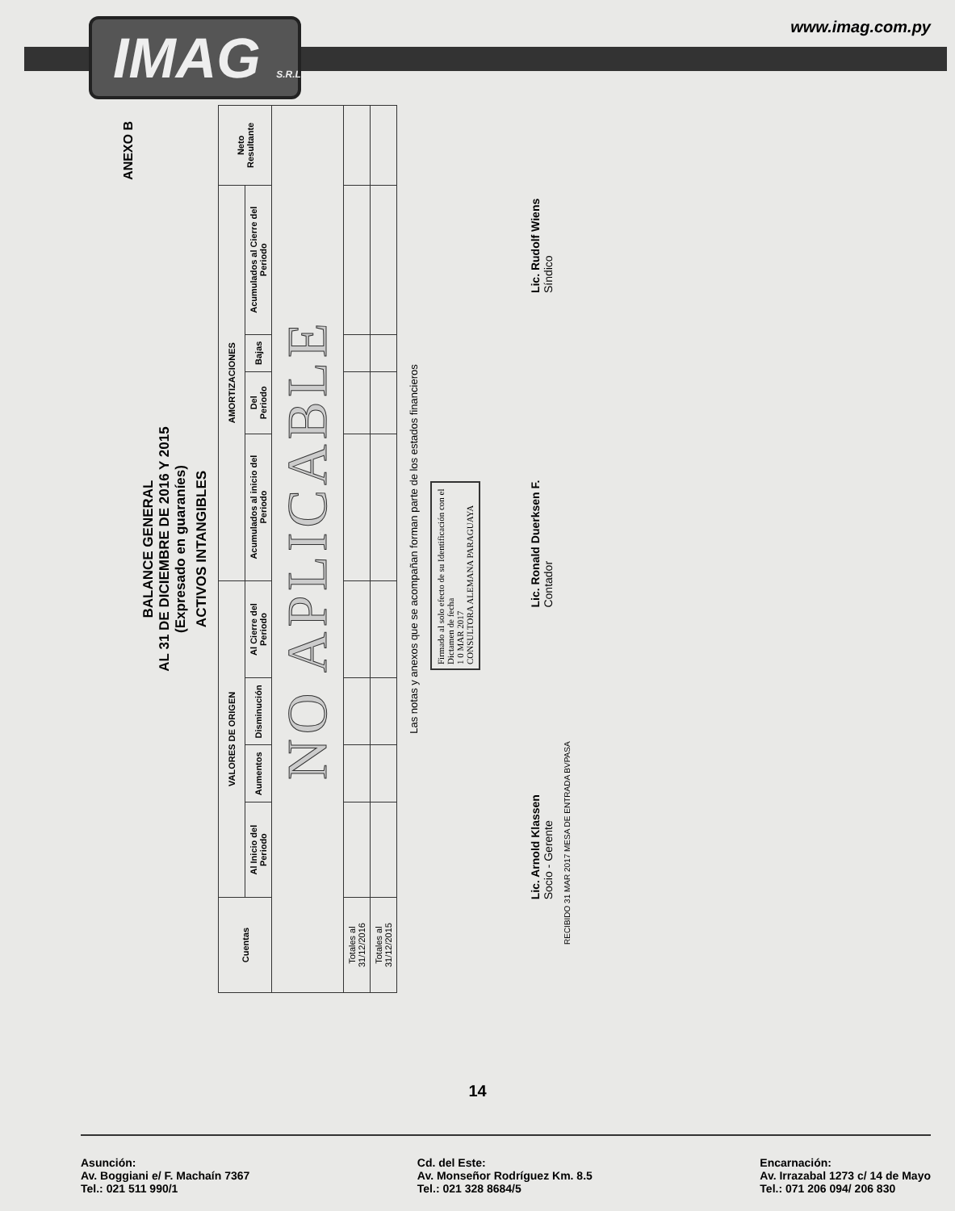IMAG S.R.L.
www.imag.com.py
ANEXO B
BALANCE GENERAL
AL 31 DE DICIEMBRE DE 2016 Y 2015
(Expresado en guaraníes)
ACTIVOS INTANGIBLES
| Cuentas | VALORES DE ORIGEN | | | | AMORTIZACIONES | | | | Neto Resultante |
| --- | --- | --- | --- | --- | --- | --- | --- | --- | --- |
| | Al Inicio del Periodo | Aumentos | Disminución | Al Cierre del Periodo | Acumulados al inicio del Periodo | Del Periodo | Bajas | Acumulados al Cierre del Periodo | |
| NO APLICABLE | | | | | | | | | |
| Totales al 31/12/2016 | | | | | | | | | |
| Totales al 31/12/2015 | | | | | | | | | |
Las notas y anexos que se acompañan forman parte de los estados financieros
Firmado al solo efecto de su Identificación con el Dictamen de fecha
1 0 MAR 2017
CONSULTORA ALEMANA PARAGUAYA
Lic. Arnold Klassen
Socio - Gerente
Lic. Ronald Duerksen F.
Contador
Lic. Rudolf Wiens
Síndico
RECIBIDO 31 MAR 2017 MESA DE ENTRADA BVPASA
14
Asunción:
Av. Boggiani e/ F. Machaín 7367
Tel.: 021 511 990/1
Cd. del Este:
Av. Monseñor Rodríguez Km. 8.5
Tel.: 021 328 8684/5
Encarnación:
Av. Irrazabal 1273 c/ 14 de Mayo
Tel.: 071 206 094/ 206 830